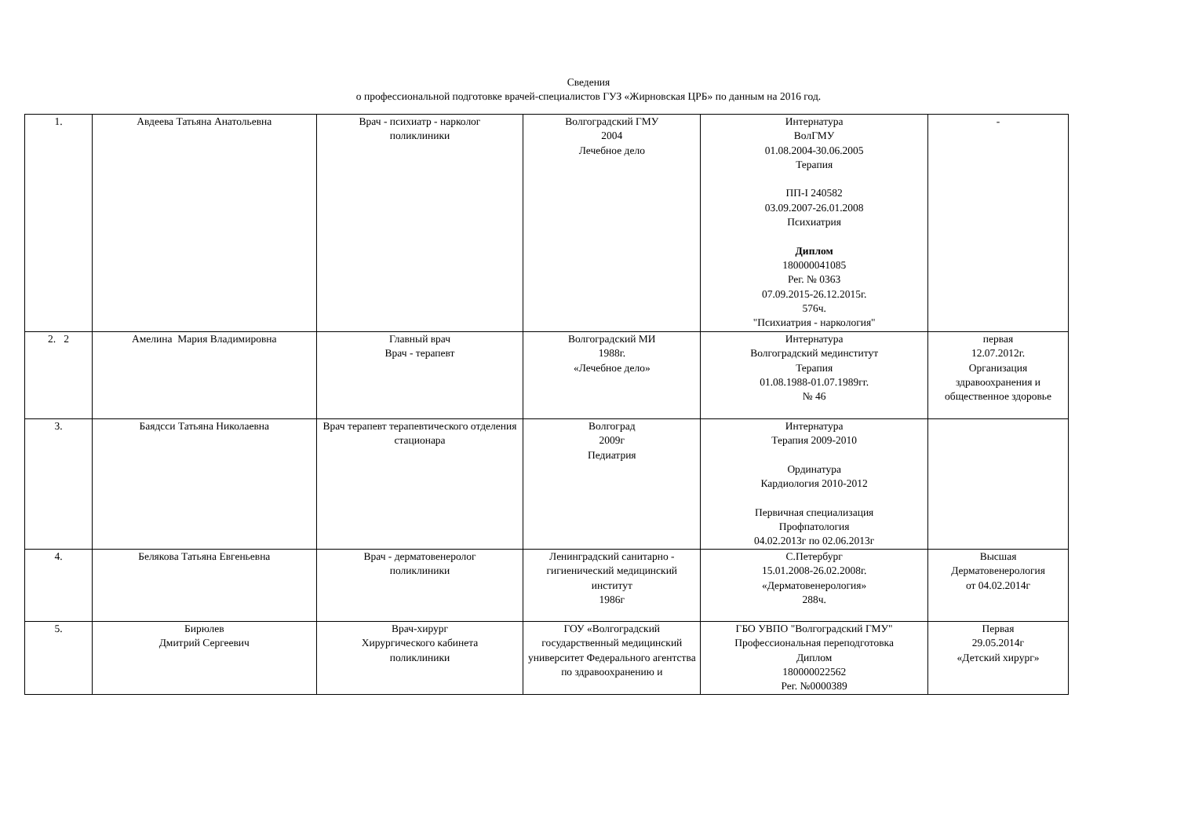Сведения
о профессиональной подготовке врачей-специалистов ГУЗ «Жирновская ЦРБ» по данным на 2016 год.
| 1. | Авдеева Татьяна Анатольевна | Врач - психиатр - нарколог поликлиники | Волгоградский ГМУ 2004 Лечебное дело | Интернатура ВолГМУ 01.08.2004-30.06.2005 Терапия ПП-I 240582 03.09.2007-26.01.2008 Психиатрия Диплом 180000041085 Рег. № 0363 07.09.2015-26.12.2015г. 576ч. "Психиатрия - наркология" | - |
| 2. 2 | Амелина Мария Владимировна | Главный врач Врач - терапевт | Волгоградский МИ 1988г. «Лечебное дело» | Интернатура Волгоградский мединститут Терапия 01.08.1988-01.07.1989гг. № 46 | первая 12.07.2012г. Организация здравоохранения и общественное здоровье |
| 3. | Баядсси Татьяна Николаевна | Врач терапевт терапевтического отделения стационара | Волгоград 2009г Педиатрия | Интернатура Терапия 2009-2010 Ординатура Кардиология 2010-2012 Первичная специализация Профпатология 04.02.2013г по 02.06.2013г | |
| 4. | Белякова Татьяна Евгеньевна | Врач - дерматовенеролог поликлиники | Ленинградский санитарно - гигиенический медицинский институт 1986г | С.Петербург 15.01.2008-26.02.2008г. «Дерматовенерология» 288ч. | Высшая Дерматовенерология от 04.02.2014г |
| 5. | Бирюлев Дмитрий Сергеевич | Врач-хирург Хирургического кабинета поликлиники | ГОУ «Волгоградский государственный медицинский университет Федерального агентства по здравоохранению и | ГБО УВПО "Волгоградский ГМУ" Профессиональная переподготовка Диплом 180000022562 Рег. №0000389 | Первая 29.05.2014г «Детский хирург» |